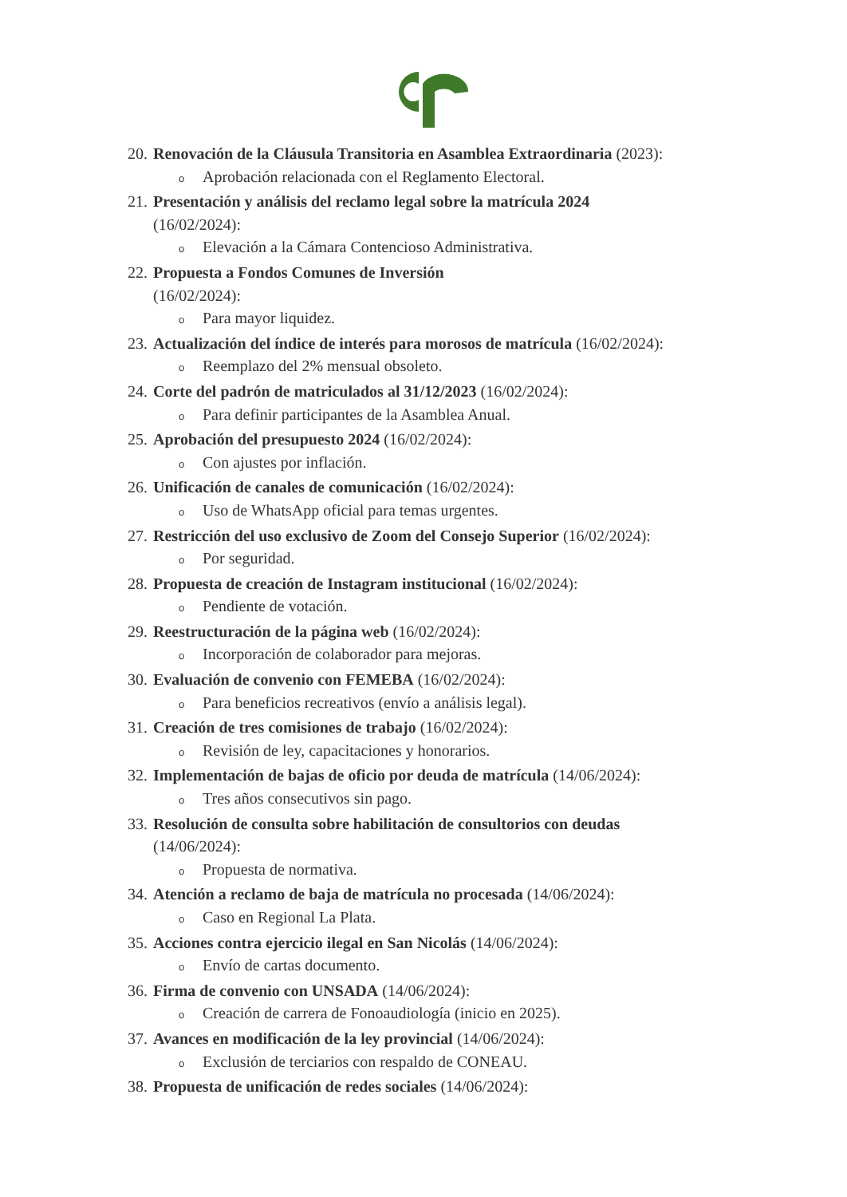20. Renovación de la Cláusula Transitoria en Asamblea Extraordinaria (2023):
o Aprobación relacionada con el Reglamento Electoral.
21. Presentación y análisis del reclamo legal sobre la matrícula 2024
(16/02/2024):
o Elevación a la Cámara Contencioso Administrativa.
22. Propuesta a Fondos Comunes de Inversión
(16/02/2024):
o Para mayor liquidez.
23. Actualización del índice de interés para morosos de matrícula (16/02/2024):
o Reemplazo del 2% mensual obsoleto.
24. Corte del padrón de matriculados al 31/12/2023 (16/02/2024):
o Para definir participantes de la Asamblea Anual.
25. Aprobación del presupuesto 2024 (16/02/2024):
o Con ajustes por inflación.
26. Unificación de canales de comunicación (16/02/2024):
o Uso de WhatsApp oficial para temas urgentes.
27. Restricción del uso exclusivo de Zoom del Consejo Superior (16/02/2024):
o Por seguridad.
28. Propuesta de creación de Instagram institucional (16/02/2024):
o Pendiente de votación.
29. Reestructuración de la página web (16/02/2024):
o Incorporación de colaborador para mejoras.
30. Evaluación de convenio con FEMEBA (16/02/2024):
o Para beneficios recreativos (envío a análisis legal).
31. Creación de tres comisiones de trabajo (16/02/2024):
o Revisión de ley, capacitaciones y honorarios.
32. Implementación de bajas de oficio por deuda de matrícula (14/06/2024):
o Tres años consecutivos sin pago.
33. Resolución de consulta sobre habilitación de consultorios con deudas
(14/06/2024):
o Propuesta de normativa.
34. Atención a reclamo de baja de matrícula no procesada (14/06/2024):
o Caso en Regional La Plata.
35. Acciones contra ejercicio ilegal en San Nicolás (14/06/2024):
o Envío de cartas documento.
36. Firma de convenio con UNSADA (14/06/2024):
o Creación de carrera de Fonoaudiología (inicio en 2025).
37. Avances en modificación de la ley provincial (14/06/2024):
o Exclusión de terciarios con respaldo de CONEAU.
38. Propuesta de unificación de redes sociales (14/06/2024):